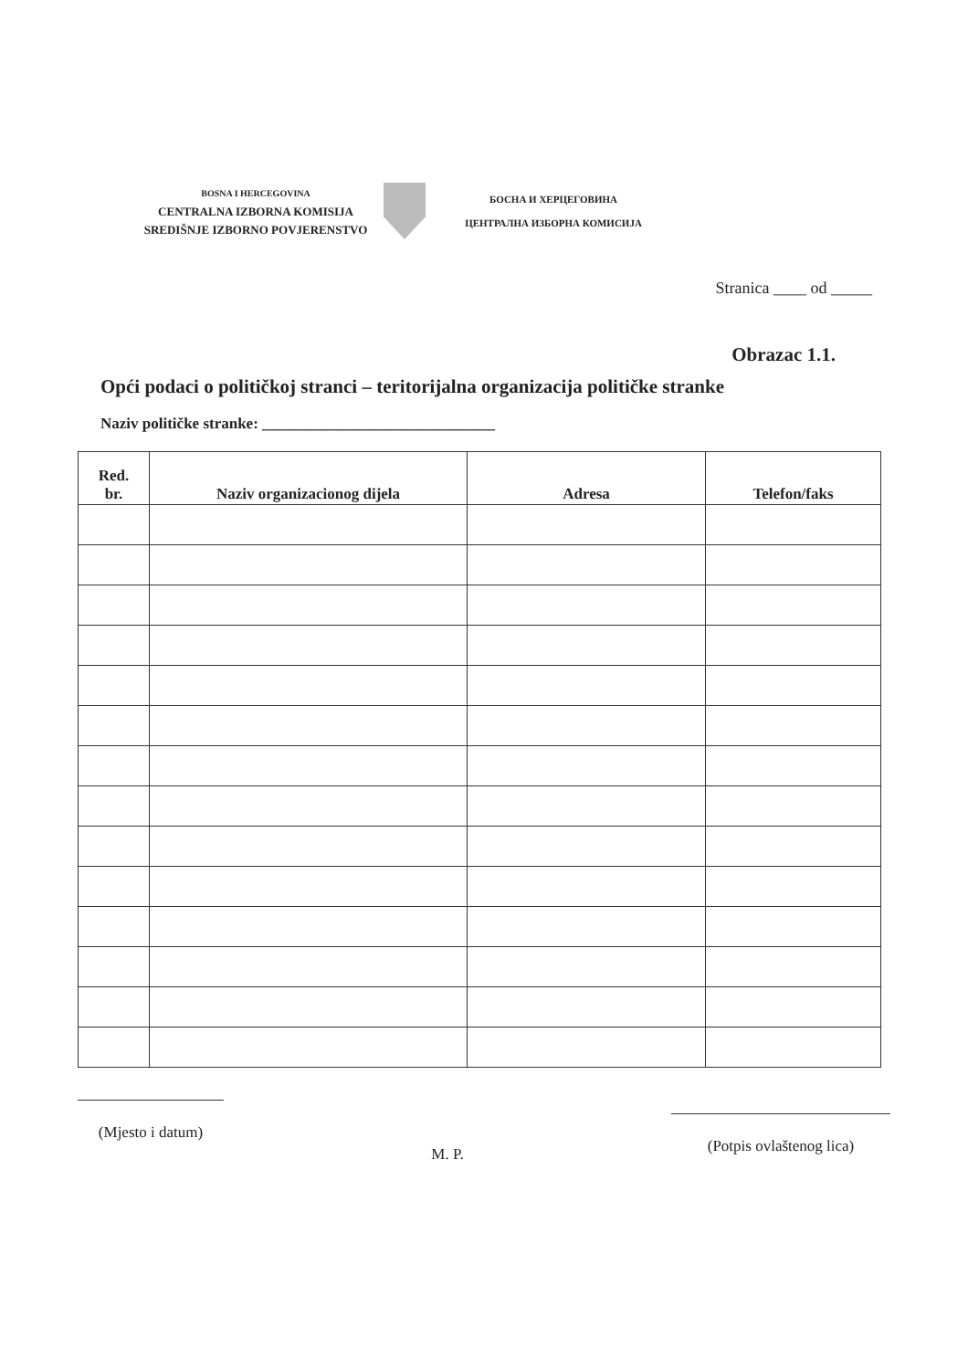BOSNA I HERCEGOVINA
CENTRALNA IZBORNA KOMISIJA
SREDIŠNJE IZBORNO POVJERENSTVO
БОСНА И ХЕРЦЕГОВИНА
ЦЕНТРАЛНА ИЗБОРНА КОМИСИЈА
Stranica ____ od _____
Obrazac 1.1.
Opći podaci o političkoj stranci – teritorijalna organizacija političke stranke
Naziv političke stranke: ______________________________
| Red. br. | Naziv organizacionog dijela | Adresa | Telefon/faks |
| --- | --- | --- | --- |
(Mjesto i datum)
M. P.
(Potpis ovlaštenog lica)